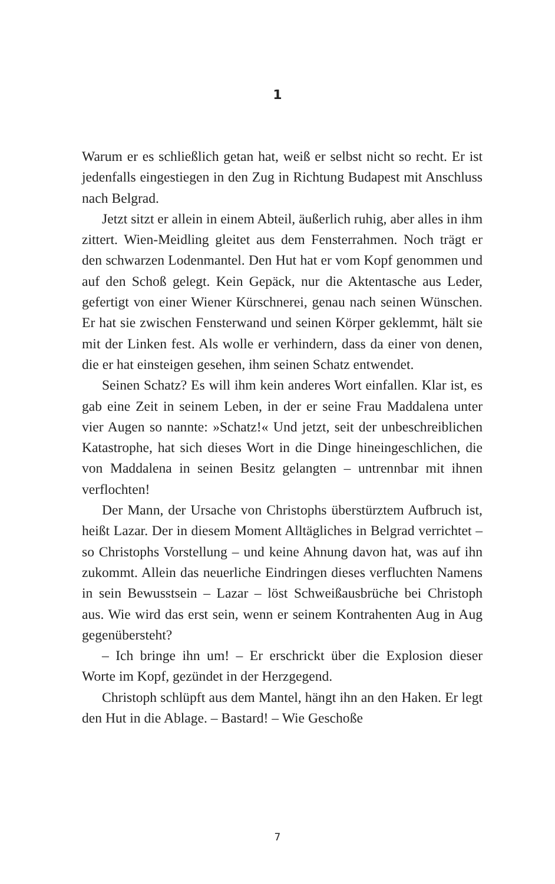1
Warum er es schließlich getan hat, weiß er selbst nicht so recht. Er ist jedenfalls eingestiegen in den Zug in Richtung Budapest mit Anschluss nach Belgrad.
Jetzt sitzt er allein in einem Abteil, äußerlich ruhig, aber alles in ihm zittert. Wien-Meidling gleitet aus dem Fensterrahmen. Noch trägt er den schwarzen Lodenmantel. Den Hut hat er vom Kopf genommen und auf den Schoß gelegt. Kein Gepäck, nur die Aktentasche aus Leder, gefertigt von einer Wiener Kürschnerei, genau nach seinen Wünschen. Er hat sie zwischen Fensterwand und seinen Körper geklemmt, hält sie mit der Linken fest. Als wolle er verhindern, dass da einer von denen, die er hat einsteigen gesehen, ihm seinen Schatz entwendet.
Seinen Schatz? Es will ihm kein anderes Wort einfallen. Klar ist, es gab eine Zeit in seinem Leben, in der er seine Frau Maddalena unter vier Augen so nannte: »Schatz!« Und jetzt, seit der unbeschreiblichen Katastrophe, hat sich dieses Wort in die Dinge hineingeschlichen, die von Maddalena in seinen Besitz gelangten – untrennbar mit ihnen verflochten!
Der Mann, der Ursache von Christophs überstürztem Aufbruch ist, heißt Lazar. Der in diesem Moment Alltägliches in Belgrad verrichtet – so Christophs Vorstellung – und keine Ahnung davon hat, was auf ihn zukommt. Allein das neuerliche Eindringen dieses verfluchten Namens in sein Bewusstsein – Lazar – löst Schweißausbrüche bei Christoph aus. Wie wird das erst sein, wenn er seinem Kontrahenten Aug in Aug gegenübersteht?
– Ich bringe ihn um! – Er erschrickt über die Explosion dieser Worte im Kopf, gezündet in der Herzgegend.
Christoph schlüpft aus dem Mantel, hängt ihn an den Haken. Er legt den Hut in die Ablage. – Bastard! – Wie Geschoße
7